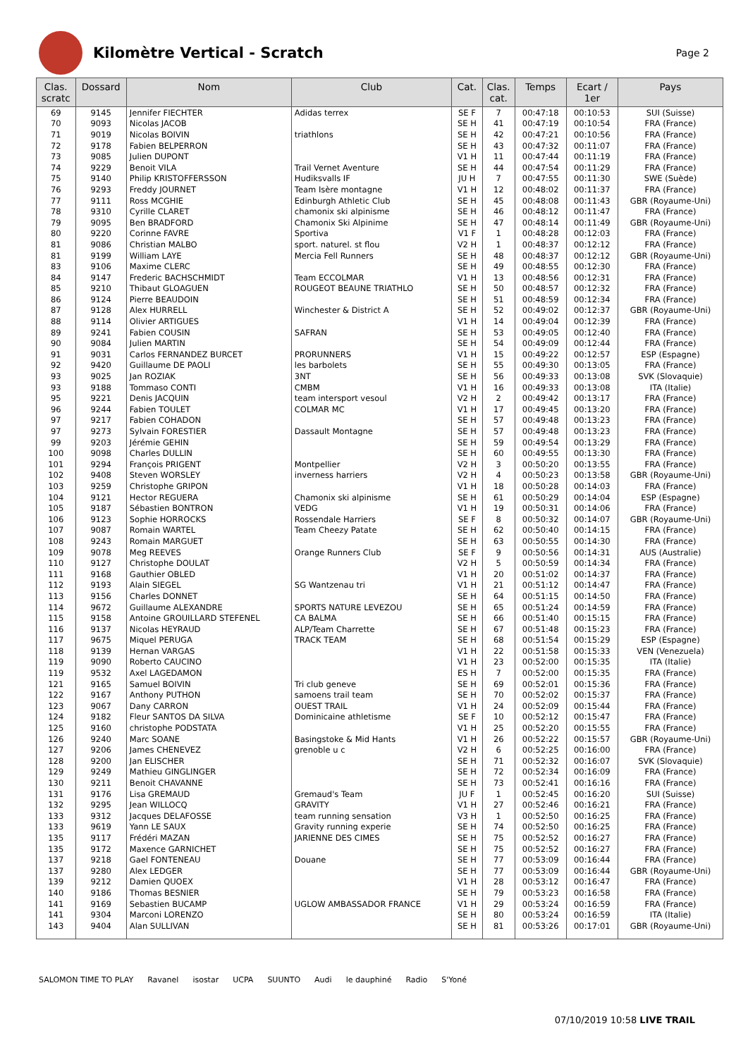Kilomètre Vertical - Scratch
Page 2
| Clas. scratc | Dossard | Nom | Club | Cat. | Clas. cat. | Temps | Ecart / 1er | Pays |
| --- | --- | --- | --- | --- | --- | --- | --- | --- |
| 69 | 9145 | Jennifer FIECHTER | Adidas terrex | SE F | 7 | 00:47:18 | 00:10:53 | SUI (Suisse) |
| 70 | 9093 | Nicolas JACOB | | SE H | 41 | 00:47:19 | 00:10:54 | FRA (France) |
| 71 | 9019 | Nicolas BOIVIN | triathlons | SE H | 42 | 00:47:21 | 00:10:56 | FRA (France) |
| 72 | 9178 | Fabien BELPERRON | | SE H | 43 | 00:47:32 | 00:11:07 | FRA (France) |
| 73 | 9085 | Julien DUPONT | | V1 H | 11 | 00:47:44 | 00:11:19 | FRA (France) |
| 74 | 9229 | Benoit VILA | Trail Vernet Aventure | SE H | 44 | 00:47:54 | 00:11:29 | FRA (France) |
| 75 | 9140 | Philip KRISTOFFERSSON | Hudiksvalls IF | JU H | 7 | 00:47:55 | 00:11:30 | SWE (Suède) |
| 76 | 9293 | Freddy JOURNET | Team Isère montagne | V1 H | 12 | 00:48:02 | 00:11:37 | FRA (France) |
| 77 | 9111 | Ross MCGHIE | Edinburgh Athletic Club | SE H | 45 | 00:48:08 | 00:11:43 | GBR (Royaume-Uni) |
| 78 | 9310 | Cyrille CLARET | chamonix ski alpinisme | SE H | 46 | 00:48:12 | 00:11:47 | FRA (France) |
| 79 | 9095 | Ben BRADFORD | Chamonix Ski Alpinime | SE H | 47 | 00:48:14 | 00:11:49 | GBR (Royaume-Uni) |
| 80 | 9220 | Corinne FAVRE | Sportiva | V1 F | 1 | 00:48:28 | 00:12:03 | FRA (France) |
| 81 | 9086 | Christian MALBO | sport. naturel. st flou | V2 H | 1 | 00:48:37 | 00:12:12 | FRA (France) |
| 81 | 9199 | William LAYE | Mercia Fell Runners | SE H | 48 | 00:48:37 | 00:12:12 | GBR (Royaume-Uni) |
| 83 | 9106 | Maxime CLERC | | SE H | 49 | 00:48:55 | 00:12:30 | FRA (France) |
| 84 | 9147 | Frederic BACHSCHMIDT | Team ECCOLMAR | V1 H | 13 | 00:48:56 | 00:12:31 | FRA (France) |
| 85 | 9210 | Thibaut GLOAGUEN | ROUGEOT BEAUNE TRIATHLO | SE H | 50 | 00:48:57 | 00:12:32 | FRA (France) |
| 86 | 9124 | Pierre BEAUDOIN | | SE H | 51 | 00:48:59 | 00:12:34 | FRA (France) |
| 87 | 9128 | Alex HURRELL | Winchester & District A | SE H | 52 | 00:49:02 | 00:12:37 | GBR (Royaume-Uni) |
| 88 | 9114 | Olivier ARTIGUES | | V1 H | 14 | 00:49:04 | 00:12:39 | FRA (France) |
| 89 | 9241 | Fabien COUSIN | SAFRAN | SE H | 53 | 00:49:05 | 00:12:40 | FRA (France) |
| 90 | 9084 | Julien MARTIN | | SE H | 54 | 00:49:09 | 00:12:44 | FRA (France) |
| 91 | 9031 | Carlos FERNANDEZ BURCET | PRORUNNERS | V1 H | 15 | 00:49:22 | 00:12:57 | ESP (Espagne) |
| 92 | 9420 | Guillaume DE PAOLI | les barbolets | SE H | 55 | 00:49:30 | 00:13:05 | FRA (France) |
| 93 | 9025 | Jan ROZIAK | 3NT | SE H | 56 | 00:49:33 | 00:13:08 | SVK (Slovaquie) |
| 93 | 9188 | Tommaso CONTI | CMBM | V1 H | 16 | 00:49:33 | 00:13:08 | ITA (Italie) |
| 95 | 9221 | Denis JACQUIN | team intersport vesoul | V2 H | 2 | 00:49:42 | 00:13:17 | FRA (France) |
| 96 | 9244 | Fabien TOULET | COLMAR MC | V1 H | 17 | 00:49:45 | 00:13:20 | FRA (France) |
| 97 | 9217 | Fabien COHADON | | SE H | 57 | 00:49:48 | 00:13:23 | FRA (France) |
| 97 | 9273 | Sylvain FORESTIER | Dassault Montagne | SE H | 57 | 00:49:48 | 00:13:23 | FRA (France) |
| 99 | 9203 | Jérémie GEHIN | | SE H | 59 | 00:49:54 | 00:13:29 | FRA (France) |
| 100 | 9098 | Charles DULLIN | | SE H | 60 | 00:49:55 | 00:13:30 | FRA (France) |
| 101 | 9294 | François PRIGENT | Montpellier | V2 H | 3 | 00:50:20 | 00:13:55 | FRA (France) |
| 102 | 9408 | Steven WORSLEY | inverness harriers | V2 H | 4 | 00:50:23 | 00:13:58 | GBR (Royaume-Uni) |
| 103 | 9259 | Christophe GRIPON | | V1 H | 18 | 00:50:28 | 00:14:03 | FRA (France) |
| 104 | 9121 | Hector REGUERA | Chamonix ski alpinisme | SE H | 61 | 00:50:29 | 00:14:04 | ESP (Espagne) |
| 105 | 9187 | Sébastien BONTRON | VEDG | V1 H | 19 | 00:50:31 | 00:14:06 | FRA (France) |
| 106 | 9123 | Sophie HORROCKS | Rossendale Harriers | SE F | 8 | 00:50:32 | 00:14:07 | GBR (Royaume-Uni) |
| 107 | 9087 | Romain WARTEL | Team Cheezy Patate | SE H | 62 | 00:50:40 | 00:14:15 | FRA (France) |
| 108 | 9243 | Romain MARGUET | | SE H | 63 | 00:50:55 | 00:14:30 | FRA (France) |
| 109 | 9078 | Meg REEVES | Orange Runners Club | SE F | 9 | 00:50:56 | 00:14:31 | AUS (Australie) |
| 110 | 9127 | Christophe DOULAT | | V2 H | 5 | 00:50:59 | 00:14:34 | FRA (France) |
| 111 | 9168 | Gauthier OBLED | | V1 H | 20 | 00:51:02 | 00:14:37 | FRA (France) |
| 112 | 9193 | Alain SIEGEL | SG Wantzenau tri | V1 H | 21 | 00:51:12 | 00:14:47 | FRA (France) |
| 113 | 9156 | Charles DONNET | | SE H | 64 | 00:51:15 | 00:14:50 | FRA (France) |
| 114 | 9672 | Guillaume ALEXANDRE | SPORTS NATURE LEVEZOU | SE H | 65 | 00:51:24 | 00:14:59 | FRA (France) |
| 115 | 9158 | Antoine GROUILLARD STEFENEL | CA BALMA | SE H | 66 | 00:51:40 | 00:15:15 | FRA (France) |
| 116 | 9137 | Nicolas HEYRAUD | ALP/Team Charrette | SE H | 67 | 00:51:48 | 00:15:23 | FRA (France) |
| 117 | 9675 | Miquel PERUGA | TRACK TEAM | SE H | 68 | 00:51:54 | 00:15:29 | ESP (Espagne) |
| 118 | 9139 | Hernan VARGAS | | V1 H | 22 | 00:51:58 | 00:15:33 | VEN (Venezuela) |
| 119 | 9090 | Roberto CAUCINO | | V1 H | 23 | 00:52:00 | 00:15:35 | ITA (Italie) |
| 119 | 9532 | Axel LAGEDAMON | | ES H | 7 | 00:52:00 | 00:15:35 | FRA (France) |
| 121 | 9165 | Samuel BOIVIN | Tri club geneve | SE H | 69 | 00:52:01 | 00:15:36 | FRA (France) |
| 122 | 9167 | Anthony PUTHON | samoens trail team | SE H | 70 | 00:52:02 | 00:15:37 | FRA (France) |
| 123 | 9067 | Dany CARRON | OUEST TRAIL | V1 H | 24 | 00:52:09 | 00:15:44 | FRA (France) |
| 124 | 9182 | Fleur SANTOS DA SILVA | Dominicaine athletisme | SE F | 10 | 00:52:12 | 00:15:47 | FRA (France) |
| 125 | 9160 | christophe PODSTATA | | V1 H | 25 | 00:52:20 | 00:15:55 | FRA (France) |
| 126 | 9240 | Marc SOANE | Basingstoke & Mid Hants | V1 H | 26 | 00:52:22 | 00:15:57 | GBR (Royaume-Uni) |
| 127 | 9206 | James CHENEVEZ | grenoble u c | V2 H | 6 | 00:52:25 | 00:16:00 | FRA (France) |
| 128 | 9200 | Jan ELISCHER | | SE H | 71 | 00:52:32 | 00:16:07 | SVK (Slovaquie) |
| 129 | 9249 | Mathieu GINGLINGER | | SE H | 72 | 00:52:34 | 00:16:09 | FRA (France) |
| 130 | 9211 | Benoit CHAVANNE | | SE H | 73 | 00:52:41 | 00:16:16 | FRA (France) |
| 131 | 9176 | Lisa GREMAUD | Gremaud's Team | JU F | 1 | 00:52:45 | 00:16:20 | SUI (Suisse) |
| 132 | 9295 | Jean WILLOCQ | GRAVITY | V1 H | 27 | 00:52:46 | 00:16:21 | FRA (France) |
| 133 | 9312 | Jacques DELAFOSSE | team running sensation | V3 H | 1 | 00:52:50 | 00:16:25 | FRA (France) |
| 133 | 9619 | Yann LE SAUX | Gravity running experie | SE H | 74 | 00:52:50 | 00:16:25 | FRA (France) |
| 135 | 9117 | Frédéri MAZAN | JARIENNE DES CIMES | SE H | 75 | 00:52:52 | 00:16:27 | FRA (France) |
| 135 | 9172 | Maxence GARNICHET | | SE H | 75 | 00:52:52 | 00:16:27 | FRA (France) |
| 137 | 9218 | Gael FONTENEAU | Douane | SE H | 77 | 00:53:09 | 00:16:44 | FRA (France) |
| 137 | 9280 | Alex LEDGER | | SE H | 77 | 00:53:09 | 00:16:44 | GBR (Royaume-Uni) |
| 139 | 9212 | Damien QUOEX | | V1 H | 28 | 00:53:12 | 00:16:47 | FRA (France) |
| 140 | 9186 | Thomas BESNIER | | SE H | 79 | 00:53:23 | 00:16:58 | FRA (France) |
| 141 | 9169 | Sebastien BUCAMP | UGLOW AMBASSADOR FRANCE | V1 H | 29 | 00:53:24 | 00:16:59 | FRA (France) |
| 141 | 9304 | Marconi LORENZO | | SE H | 80 | 00:53:24 | 00:16:59 | ITA (Italie) |
| 143 | 9404 | Alan SULLIVAN | | SE H | 81 | 00:53:26 | 00:17:01 | GBR (Royaume-Uni) |
SALOMON TIME TO PLAY Ravanel isostar UCPA SUUNTO Audi le dauphiné Radio S'Yoné
07/10/2019 10:58 LIVE TRAIL